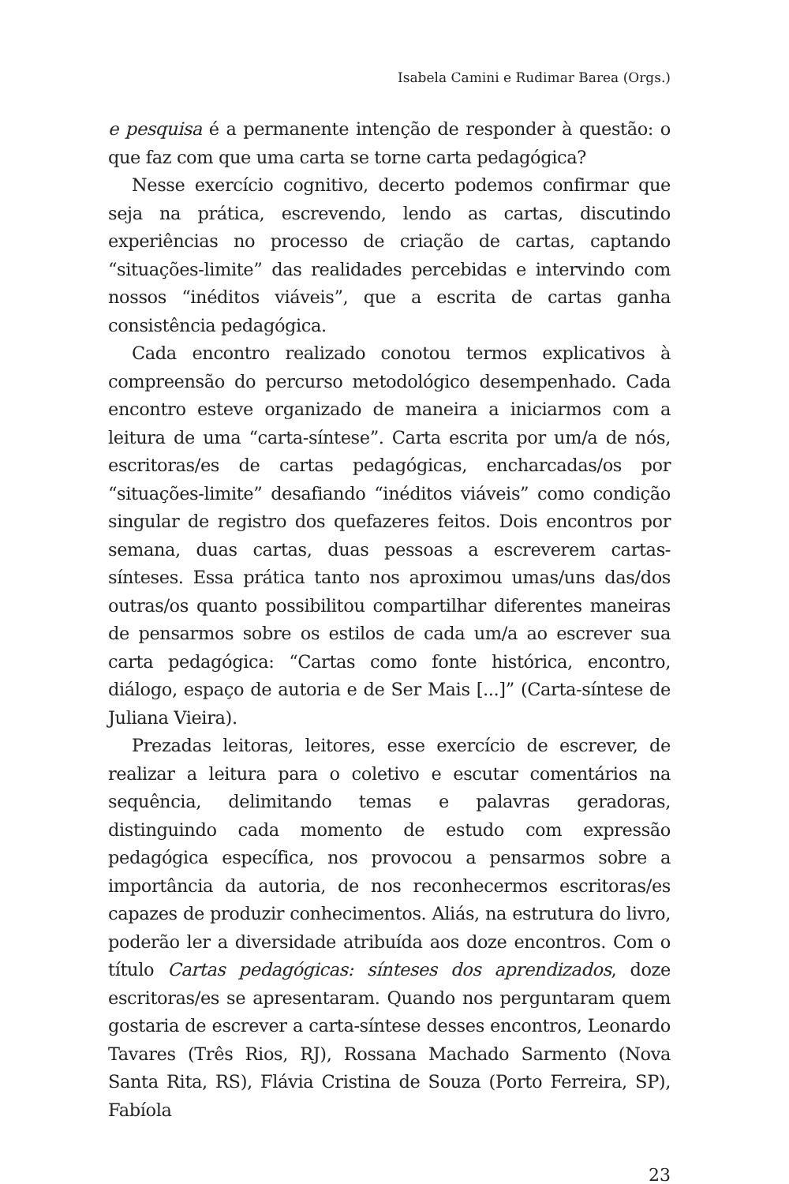Isabela Camini e Rudimar Barea (Orgs.)
e pesquisa é a permanente intenção de responder à questão: o que faz com que uma carta se torne carta pedagógica?
Nesse exercício cognitivo, decerto podemos confirmar que seja na prática, escrevendo, lendo as cartas, discutindo experiências no processo de criação de cartas, captando “situações-limite” das realidades percebidas e intervindo com nossos “inéditos viáveis”, que a escrita de cartas ganha consistência pedagógica.
Cada encontro realizado conotou termos explicativos à compreensão do percurso metodológico desempenhado. Cada encontro esteve organizado de maneira a iniciarmos com a leitura de uma “carta-síntese”. Carta escrita por um/a de nós, escritoras/es de cartas pedagógicas, encharcadas/os por “situações-limite” desafiando “inéditos viáveis” como condição singular de registro dos quefazeres feitos. Dois encontros por semana, duas cartas, duas pessoas a escreverem cartas-sínteses. Essa prática tanto nos aproximou umas/uns das/dos outras/os quanto possibilitou compartilhar diferentes maneiras de pensarmos sobre os estilos de cada um/a ao escrever sua carta pedagógica: “Cartas como fonte histórica, encontro, diálogo, espaço de autoria e de Ser Mais [...]” (Carta-síntese de Juliana Vieira).
Prezadas leitoras, leitores, esse exercício de escrever, de realizar a leitura para o coletivo e escutar comentários na sequência, delimitando temas e palavras geradoras, distinguindo cada momento de estudo com expressão pedagógica específica, nos provocou a pensarmos sobre a importância da autoria, de nos reconhecermos escritoras/es capazes de produzir conhecimentos. Aliás, na estrutura do livro, poderão ler a diversidade atribuída aos doze encontros. Com o título Cartas pedagógicas: sínteses dos aprendizados, doze escritoras/es se apresentaram. Quando nos perguntaram quem gostaria de escrever a carta-síntese desses encontros, Leonardo Tavares (Três Rios, RJ), Rossana Machado Sarmento (Nova Santa Rita, RS), Flávia Cristina de Souza (Porto Ferreira, SP), Fabíola
23